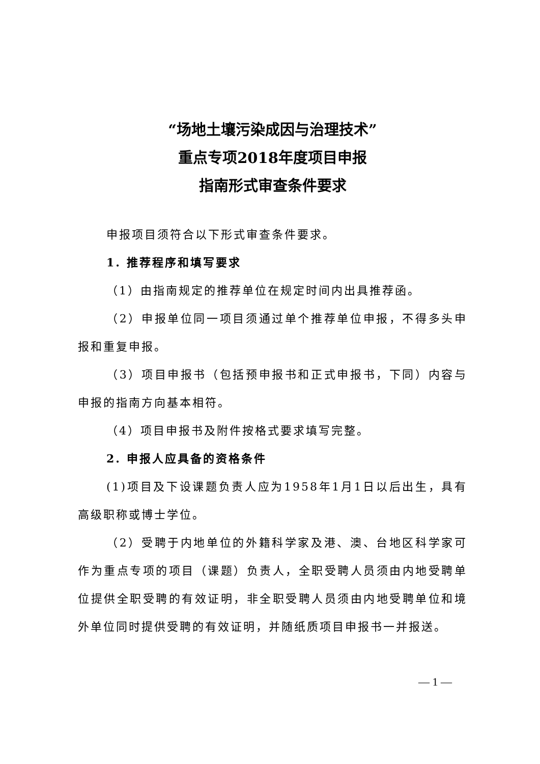“场地土壤污染成因与治理技术”
重点专项2018年度项目申报
指南形式审查条件要求
申报项目须符合以下形式审查条件要求。
1. 推荐程序和填写要求
（1）由指南规定的推荐单位在规定时间内出具推荐函。
（2）申报单位同一项目须通过单个推荐单位申报，不得多头申报和重复申报。
（3）项目申报书（包括预申报书和正式申报书，下同）内容与申报的指南方向基本相符。
（4）项目申报书及附件按格式要求填写完整。
2. 申报人应具备的资格条件
(1)项目及下设课题负责人应为1958年1月1日以后出生，具有高级职称或博士学位。
（2）受聘于内地单位的外籍科学家及港、澳、台地区科学家可作为重点专项的项目（课题）负责人，全职受聘人员须由内地受聘单位提供全职受聘的有效证明，非全职受聘人员须由内地受聘单位和境外单位同时提供受聘的有效证明，并随纸质项目申报书一并报送。
— 1 —